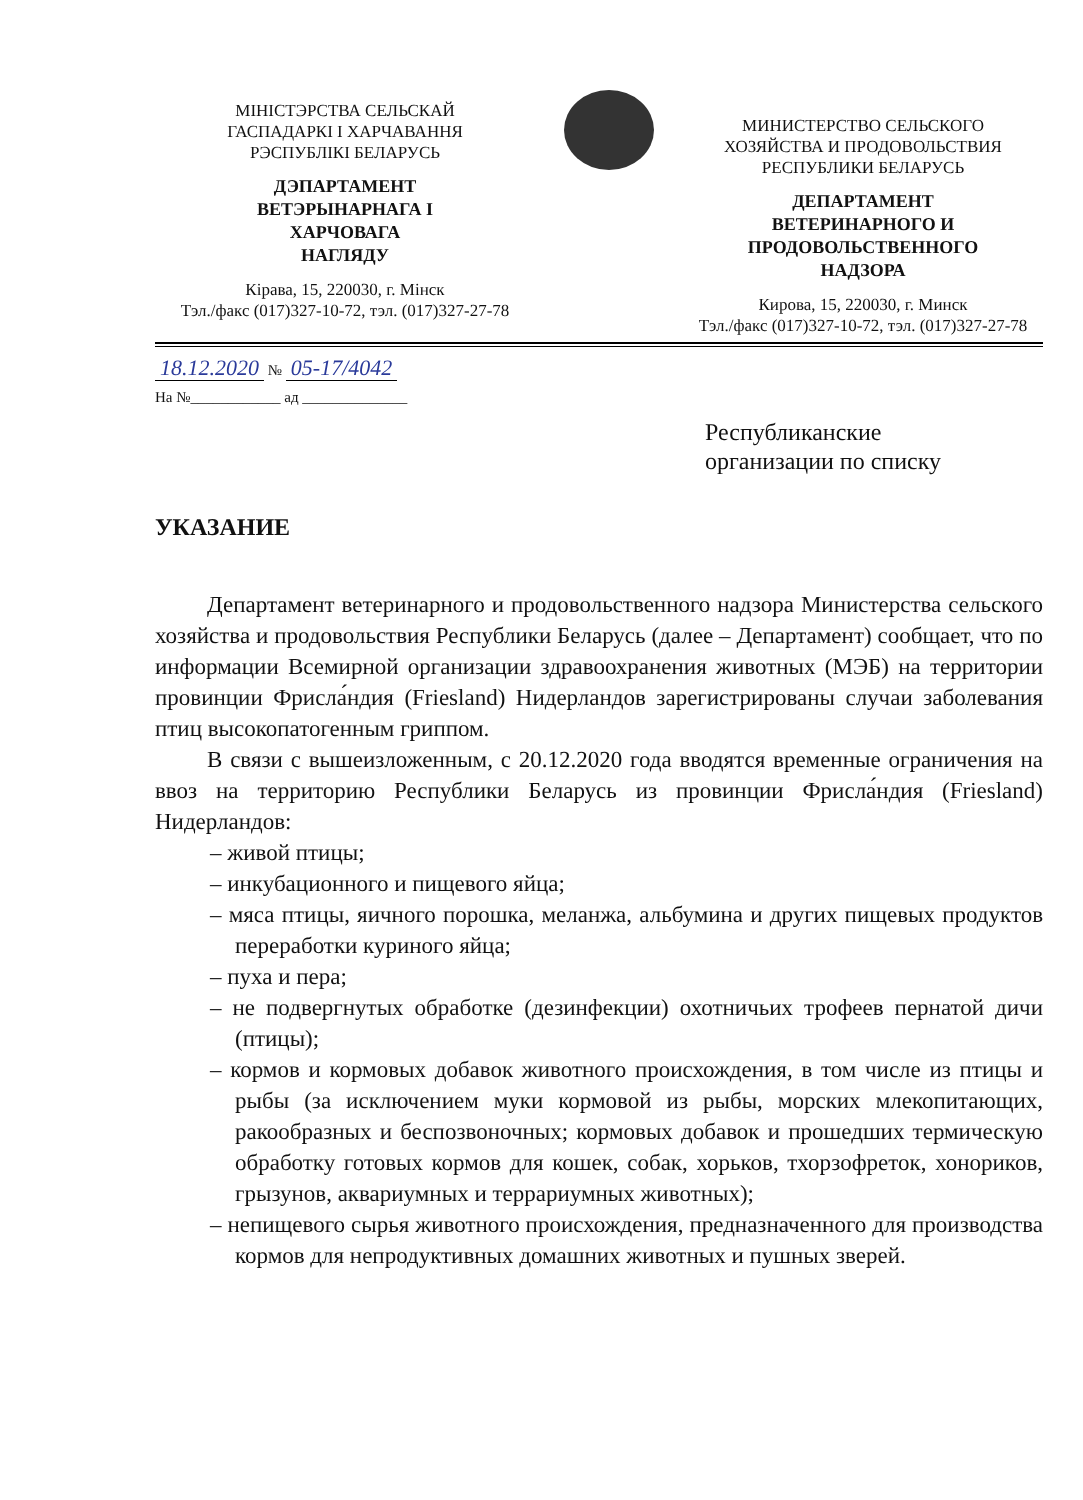МІНІСТЭРСТВА СЕЛЬСКАЙ
ГАСПАДАРКІ І ХАРЧАВАННЯ
РЭСПУБЛІКІ БЕЛАРУСЬ
ДЭПАРТАМЕНТ
ВЕТЭРЫНАРНАГА І
ХАРЧОВАГА
НАГЛЯДУ
Кірава, 15, 220030, г. Мінск
Тэл./факс (017)327-10-72, тэл. (017)327-27-78
МИНИСТЕРСТВО СЕЛЬСКОГО
ХОЗЯЙСТВА И ПРОДОВОЛЬСТВИЯ
РЕСПУБЛИКИ БЕЛАРУСЬ
ДЕПАРТАМЕНТ
ВЕТЕРИНАРНОГО И
ПРОДОВОЛЬСТВЕННОГО
НАДЗОРА
Кирова, 15, 220030, г. Минск
Тэл./факс (017)327-10-72, тэл. (017)327-27-78
18.12.2020 № 05-17/4042
На №____________ ад ______________
Республиканские
организации по списку
УКАЗАНИЕ
Департамент ветеринарного и продовольственного надзора Министерства сельского хозяйства и продовольствия Республики Беларусь (далее – Департамент) сообщает, что по информации Всемирной организации здравоохранения животных (МЭБ) на территории провинции Фрисла́ндия (Friesland) Нидерландов зарегистрированы случаи заболевания птиц высокопатогенным гриппом.
В связи с вышеизложенным, с 20.12.2020 года вводятся временные ограничения на ввоз на территорию Республики Беларусь из провинции Фрисла́ндия (Friesland) Нидерландов:
– живой птицы;
– инкубационного и пищевого яйца;
– мяса птицы, яичного порошка, меланжа, альбумина и других пищевых продуктов переработки куриного яйца;
– пуха и пера;
– не подвергнутых обработке (дезинфекции) охотничьих трофеев пернатой дичи (птицы);
– кормов и кормовых добавок животного происхождения, в том числе из птицы и рыбы (за исключением муки кормовой из рыбы, морских млекопитающих, ракообразных и беспозвоночных; кормовых добавок и прошедших термическую обработку готовых кормов для кошек, собак, хорьков, тхорзофреток, хонориков, грызунов, аквариумных и террариумных животных);
– непищевого сырья животного происхождения, предназначенного для производства кормов для непродуктивных домашних животных и пушных зверей.